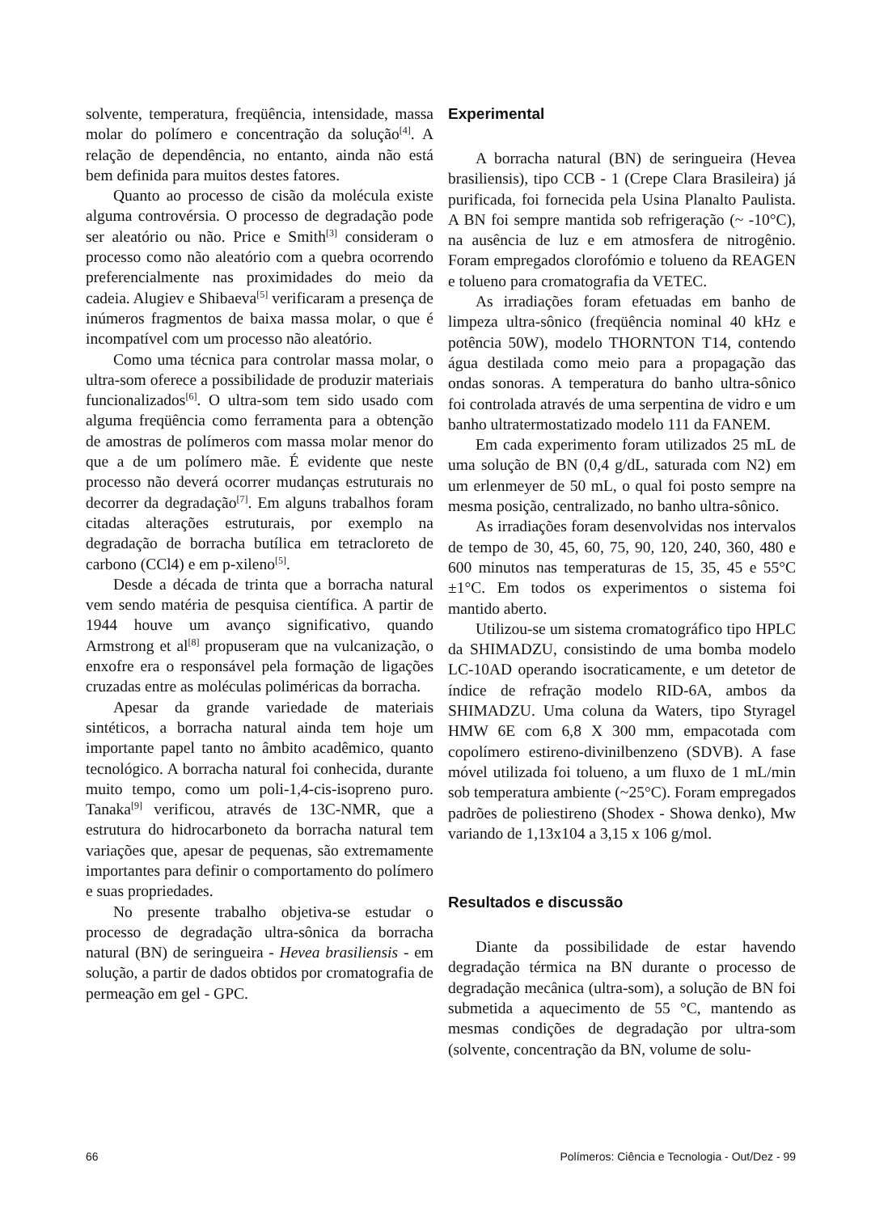solvente, temperatura, freqüência, intensidade, massa molar do polímero e concentração da solução<sup>[4]</sup>. A relação de dependência, no entanto, ainda não está bem definida para muitos destes fatores.
Quanto ao processo de cisão da molécula existe alguma controvérsia. O processo de degradação pode ser aleatório ou não. Price e Smith<sup>[3]</sup> consideram o processo como não aleatório com a quebra ocorrendo preferencialmente nas proximidades do meio da cadeia. Alugiev e Shibaeva<sup>[5]</sup> verificaram a presença de inúmeros fragmentos de baixa massa molar, o que é incompatível com um processo não aleatório.
Como uma técnica para controlar massa molar, o ultra-som oferece a possibilidade de produzir materiais funcionalizados<sup>[6]</sup>. O ultra-som tem sido usado com alguma freqüência como ferramenta para a obtenção de amostras de polímeros com massa molar menor do que a de um polímero mãe. É evidente que neste processo não deverá ocorrer mudanças estruturais no decorrer da degradação<sup>[7]</sup>. Em alguns trabalhos foram citadas alterações estruturais, por exemplo na degradação de borracha butílica em tetracloreto de carbono (CCl4) e em p-xileno<sup>[5]</sup>.
Desde a década de trinta que a borracha natural vem sendo matéria de pesquisa científica. A partir de 1944 houve um avanço significativo, quando Armstrong et al<sup>[8]</sup> propuseram que na vulcanização, o enxofre era o responsável pela formação de ligações cruzadas entre as moléculas poliméricas da borracha.
Apesar da grande variedade de materiais sintéticos, a borracha natural ainda tem hoje um importante papel tanto no âmbito acadêmico, quanto tecnológico. A borracha natural foi conhecida, durante muito tempo, como um poli-1,4-cis-isopreno puro. Tanaka<sup>[9]</sup> verificou, através de 13C-NMR, que a estrutura do hidrocarboneto da borracha natural tem variações que, apesar de pequenas, são extremamente importantes para definir o comportamento do polímero e suas propriedades.
No presente trabalho objetiva-se estudar o processo de degradação ultra-sônica da borracha natural (BN) de seringueira - Hevea brasiliensis - em solução, a partir de dados obtidos por cromatografia de permeação em gel - GPC.
Experimental
A borracha natural (BN) de seringueira (Hevea brasiliensis), tipo CCB - 1 (Crepe Clara Brasileira) já purificada, foi fornecida pela Usina Planalto Paulista. A BN foi sempre mantida sob refrigeração (~ -10°C), na ausência de luz e em atmosfera de nitrogênio. Foram empregados clorofómio e tolueno da REAGEN e tolueno para cromatografia da VETEC.
As irradiações foram efetuadas em banho de limpeza ultra-sônico (freqüência nominal 40 kHz e potência 50W), modelo THORNTON T14, contendo água destilada como meio para a propagação das ondas sonoras. A temperatura do banho ultra-sônico foi controlada através de uma serpentina de vidro e um banho ultratermostatizado modelo 111 da FANEM.
Em cada experimento foram utilizados 25 mL de uma solução de BN (0,4 g/dL, saturada com N2) em um erlenmeyer de 50 mL, o qual foi posto sempre na mesma posição, centralizado, no banho ultra-sônico.
As irradiações foram desenvolvidas nos intervalos de tempo de 30, 45, 60, 75, 90, 120, 240, 360, 480 e 600 minutos nas temperaturas de 15, 35, 45 e 55°C ±1°C. Em todos os experimentos o sistema foi mantido aberto.
Utilizou-se um sistema cromatográfico tipo HPLC da SHIMADZU, consistindo de uma bomba modelo LC-10AD operando isocraticamente, e um detetor de índice de refração modelo RID-6A, ambos da SHIMADZU. Uma coluna da Waters, tipo Styragel HMW 6E com 6,8 X 300 mm, empacotada com copolímero estireno-divinilbenzeno (SDVB). A fase móvel utilizada foi tolueno, a um fluxo de 1 mL/min sob temperatura ambiente (~25°C). Foram empregados padrões de poliestireno (Shodex - Showa denko), Mw variando de 1,13x104 a 3,15 x 106 g/mol.
Resultados e discussão
Diante da possibilidade de estar havendo degradação térmica na BN durante o processo de degradação mecânica (ultra-som), a solução de BN foi submetida a aquecimento de 55 °C, mantendo as mesmas condições de degradação por ultra-som (solvente, concentração da BN, volume de solu-
66 Polímeros: Ciência e Tecnologia - Out/Dez - 99